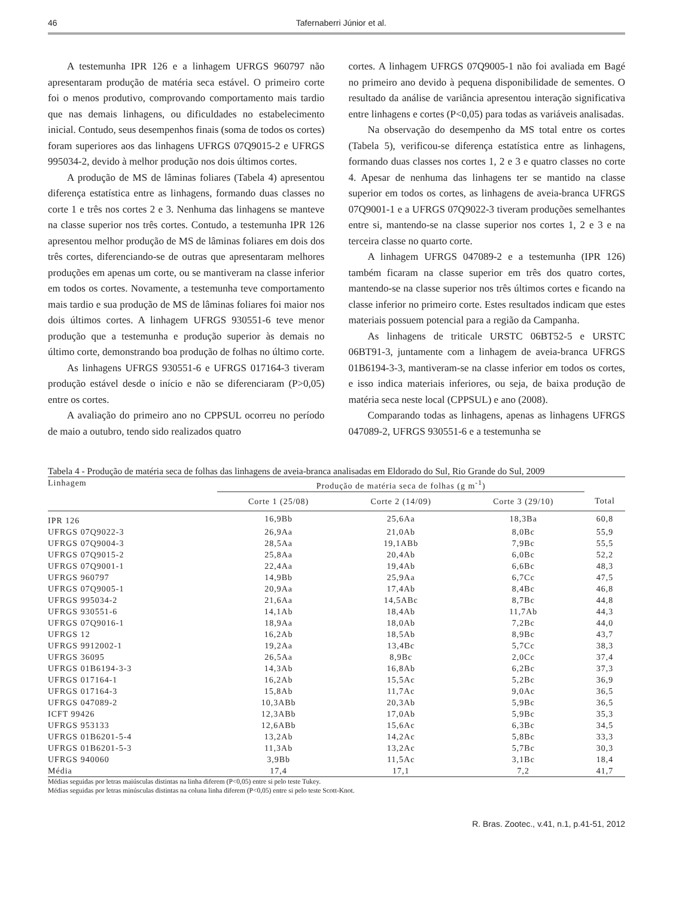46 Tafernaberri Júnior et al.
A testemunha IPR 126 e a linhagem UFRGS 960797 não apresentaram produção de matéria seca estável. O primeiro corte foi o menos produtivo, comprovando comportamento mais tardio que nas demais linhagens, ou dificuldades no estabelecimento inicial. Contudo, seus desempenhos finais (soma de todos os cortes) foram superiores aos das linhagens UFRGS 07Q9015-2 e UFRGS 995034-2, devido à melhor produção nos dois últimos cortes.
A produção de MS de lâminas foliares (Tabela 4) apresentou diferença estatística entre as linhagens, formando duas classes no corte 1 e três nos cortes 2 e 3. Nenhuma das linhagens se manteve na classe superior nos três cortes. Contudo, a testemunha IPR 126 apresentou melhor produção de MS de lâminas foliares em dois dos três cortes, diferenciando-se de outras que apresentaram melhores produções em apenas um corte, ou se mantiveram na classe inferior em todos os cortes. Novamente, a testemunha teve comportamento mais tardio e sua produção de MS de lâminas foliares foi maior nos dois últimos cortes. A linhagem UFRGS 930551-6 teve menor produção que a testemunha e produção superior às demais no último corte, demonstrando boa produção de folhas no último corte.
As linhagens UFRGS 930551-6 e UFRGS 017164-3 tiveram produção estável desde o início e não se diferenciaram (P>0,05) entre os cortes.
A avaliação do primeiro ano no CPPSUL ocorreu no período de maio a outubro, tendo sido realizados quatro
cortes. A linhagem UFRGS 07Q9005-1 não foi avaliada em Bagé no primeiro ano devido à pequena disponibilidade de sementes. O resultado da análise de variância apresentou interação significativa entre linhagens e cortes (P<0,05) para todas as variáveis analisadas.
Na observação do desempenho da MS total entre os cortes (Tabela 5), verificou-se diferença estatística entre as linhagens, formando duas classes nos cortes 1, 2 e 3 e quatro classes no corte 4. Apesar de nenhuma das linhagens ter se mantido na classe superior em todos os cortes, as linhagens de aveia-branca UFRGS 07Q9001-1 e a UFRGS 07Q9022-3 tiveram produções semelhantes entre si, mantendo-se na classe superior nos cortes 1, 2 e 3 e na terceira classe no quarto corte.
A linhagem UFRGS 047089-2 e a testemunha (IPR 126) também ficaram na classe superior em três dos quatro cortes, mantendo-se na classe superior nos três últimos cortes e ficando na classe inferior no primeiro corte. Estes resultados indicam que estes materiais possuem potencial para a região da Campanha.
As linhagens de triticale URSTC 06BT52-5 e URSTC 06BT91-3, juntamente com a linhagem de aveia-branca UFRGS 01B6194-3-3, mantiveram-se na classe inferior em todos os cortes, e isso indica materiais inferiores, ou seja, de baixa produção de matéria seca neste local (CPPSUL) e ano (2008).
Comparando todas as linhagens, apenas as linhagens UFRGS 047089-2, UFRGS 930551-6 e a testemunha se
Tabela 4 - Produção de matéria seca de folhas das linhagens de aveia-branca analisadas em Eldorado do Sul, Rio Grande do Sul, 2009
| Linhagem | Produção de matéria seca de folhas (g m<sup>-1</sup>) | | | |
| --- | --- | --- | --- | --- |
| | Corte 1 (25/08) | Corte 2 (14/09) | Corte 3 (29/10) | Total |
| IPR 126 | 16,9Bb | 25,6Aa | 18,3Ba | 60,8 |
| UFRGS 07Q9022-3 | 26,9Aa | 21,0Ab | 8,0Bc | 55,9 |
| UFRGS 07Q9004-3 | 28,5Aa | 19,1ABb | 7,9Bc | 55,5 |
| UFRGS 07Q9015-2 | 25,8Aa | 20,4Ab | 6,0Bc | 52,2 |
| UFRGS 07Q9001-1 | 22,4Aa | 19,4Ab | 6,6Bc | 48,3 |
| UFRGS 960797 | 14,9Bb | 25,9Aa | 6,7Cc | 47,5 |
| UFRGS 07Q9005-1 | 20,9Aa | 17,4Ab | 8,4Bc | 46,8 |
| UFRGS 995034-2 | 21,6Aa | 14,5ABc | 8,7Bc | 44,8 |
| UFRGS 930551-6 | 14,1Ab | 18,4Ab | 11,7Ab | 44,3 |
| UFRGS 07Q9016-1 | 18,9Aa | 18,0Ab | 7,2Bc | 44,0 |
| UFRGS 12 | 16,2Ab | 18,5Ab | 8,9Bc | 43,7 |
| UFRGS 9912002-1 | 19,2Aa | 13,4Bc | 5,7Cc | 38,3 |
| UFRGS 36095 | 26,5Aa | 8,9Bc | 2,0Cc | 37,4 |
| UFRGS 01B6194-3-3 | 14,3Ab | 16,8Ab | 6,2Bc | 37,3 |
| UFRGS 017164-1 | 16,2Ab | 15,5Ac | 5,2Bc | 36,9 |
| UFRGS 017164-3 | 15,8Ab | 11,7Ac | 9,0Ac | 36,5 |
| UFRGS 047089-2 | 10,3ABb | 20,3Ab | 5,9Bc | 36,5 |
| ICFT 99426 | 12,3ABb | 17,0Ab | 5,9Bc | 35,3 |
| UFRGS 953133 | 12,6ABb | 15,6Ac | 6,3Bc | 34,5 |
| UFRGS 01B6201-5-4 | 13,2Ab | 14,2Ac | 5,8Bc | 33,3 |
| UFRGS 01B6201-5-3 | 11,3Ab | 13,2Ac | 5,7Bc | 30,3 |
| UFRGS 940060 | 3,9Bb | 11,5Ac | 3,1Bc | 18,4 |
| Média | 17,4 | 17,1 | 7,2 | 41,7 |
Médias seguidas por letras maiúsculas distintas na linha diferem (P<0,05) entre si pelo teste Tukey.
Médias seguidas por letras minúsculas distintas na coluna linha diferem (P<0,05) entre si pelo teste Scott-Knot.
R. Bras. Zootec., v.41, n.1, p.41-51, 2012